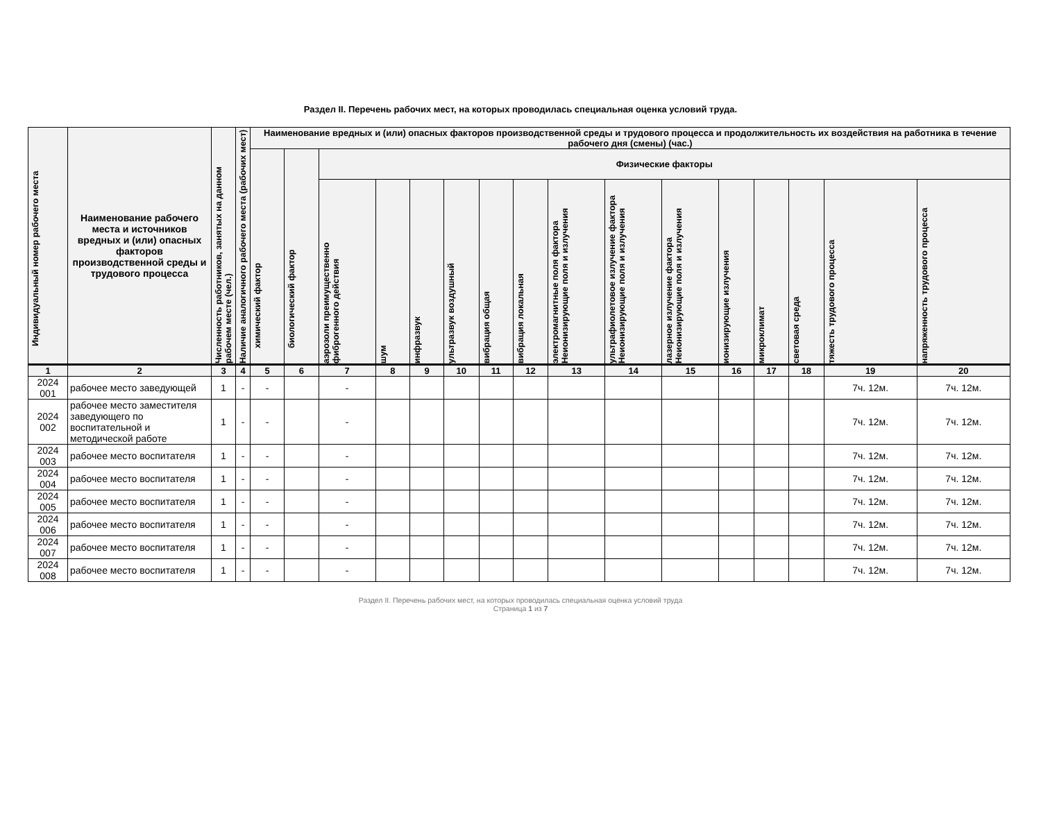Раздел II. Перечень рабочих мест, на которых проводилась специальная оценка условий труда.
| Индивидуальный номер рабочего места | Наименование рабочего места и источников вредных и (или) опасных факторов производственной среды и трудового процесса | Численность работников, занятых на данном рабочем месте (чел.) | Наличие аналогичного рабочего места (рабочих мест) | Наименование вредных и (или) опасных факторов производственной среды и трудового процесса и продолжительность их воздействия на работника в течение рабочего дня (смены) (час.) | | | | | | | | | | | | | | | |
| --- | --- | --- | --- | --- | --- | --- | --- | --- | --- | --- | --- | --- | --- | --- | --- | --- | --- | --- | --- |
| | | | | химический фактор | биологический фактор | Физические факторы | | | | | | | | | | | | | |
| | | | | | | аэрозоли преимущественно фиброгенного действия | шум | инфразвук | ультразвук воздушный | вибрация общая | вибрация локальная | электромагнитные поля фактора Неионизирующие поля и излучения | ультрафиолетовое излучение фактора Неионизирующие поля и излучения | лазерное излучение фактора Неионизирующие поля и излучения | ионизирующие излучения | микроклимат | световая среда | тяжесть трудового процесса | напряженность трудового процесса |
| 1 | 2 | 3 | 4 | 5 | 6 | 7 | 8 | 9 | 10 | 11 | 12 | 13 | 14 | 15 | 16 | 17 | 18 | 19 | 20 |
| 2024 001 | рабочее место заведующей | 1 | - | - | | - | | | | | | | | | | | | 7ч. 12м. | 7ч. 12м. |
| 2024 002 | рабочее место заместителя заведующего по воспитательной и методической работе | 1 | - | - | | - | | | | | | | | | | | | 7ч. 12м. | 7ч. 12м. |
| 2024 003 | рабочее место воспитателя | 1 | - | - | | - | | | | | | | | | | | | 7ч. 12м. | 7ч. 12м. |
| 2024 004 | рабочее место воспитателя | 1 | - | - | | - | | | | | | | | | | | | 7ч. 12м. | 7ч. 12м. |
| 2024 005 | рабочее место воспитателя | 1 | - | - | | - | | | | | | | | | | | | 7ч. 12м. | 7ч. 12м. |
| 2024 006 | рабочее место воспитателя | 1 | - | - | | - | | | | | | | | | | | | 7ч. 12м. | 7ч. 12м. |
| 2024 007 | рабочее место воспитателя | 1 | - | - | | - | | | | | | | | | | | | 7ч. 12м. | 7ч. 12м. |
| 2024 008 | рабочее место воспитателя | 1 | - | - | | - | | | | | | | | | | | | 7ч. 12м. | 7ч. 12м. |
Раздел II. Перечень рабочих мест, на которых проводилась специальная оценка условий труда
Страница 1 из 7